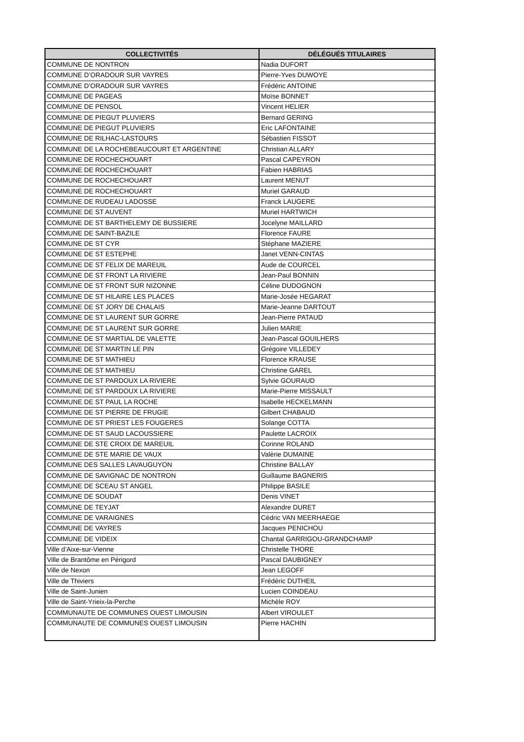| COLLECTIVITÉS | DÉLÉGUÉS TITULAIRES |
| --- | --- |
| COMMUNE DE NONTRON | Nadia DUFORT |
| COMMUNE D’ORADOUR SUR VAYRES | Pierre-Yves DUWOYE |
| COMMUNE D’ORADOUR SUR VAYRES | Frédéric ANTOINE |
| COMMUNE DE PAGEAS | Moïse BONNET |
| COMMUNE DE PENSOL | Vincent HELIER |
| COMMUNE DE PIEGUT PLUVIERS | Bernard GERING |
| COMMUNE DE PIEGUT PLUVIERS | Eric LAFONTAINE |
| COMMUNE DE RILHAC-LASTOURS | Sébastien FISSOT |
| COMMUNE DE LA ROCHEBEAUCOURT ET ARGENTINE | Christian ALLARY |
| COMMUNE DE ROCHECHOUART | Pascal CAPEYRON |
| COMMUNE DE ROCHECHOUART | Fabien HABRIAS |
| COMMUNE DE ROCHECHOUART | Laurent MENUT |
| COMMUNE DE ROCHECHOUART | Muriel GARAUD |
| COMMUNE DE RUDEAU LADOSSE | Franck LAUGERE |
| COMMUNE DE ST AUVENT | Muriel HARTWICH |
| COMMUNE DE ST BARTHELEMY DE BUSSIERE | Jocelyne MAILLARD |
| COMMUNE DE SAINT-BAZILE | Florence FAURE |
| COMMUNE DE ST CYR | Stéphane MAZIERE |
| COMMUNE DE ST ESTEPHE | Janet VENN-CINTAS |
| COMMUNE DE ST FELIX DE MAREUIL | Aude de COURCEL |
| COMMUNE DE ST FRONT LA RIVIERE | Jean-Paul BONNIN |
| COMMUNE DE ST FRONT SUR NIZONNE | Céline DUDOGNON |
| COMMUNE DE ST HILAIRE LES PLACES | Marie-Josée HEGARAT |
| COMMUNE DE ST JORY DE CHALAIS | Marie-Jeanne DARTOUT |
| COMMUNE DE ST LAURENT SUR GORRE | Jean-Pierre PATAUD |
| COMMUNE DE ST LAURENT SUR GORRE | Julien MARIE |
| COMMUNE DE ST MARTIAL DE VALETTE | Jean-Pascal GOUILHERS |
| COMMUNE DE ST MARTIN LE PIN | Grégoire VILLEDEY |
| COMMUNE DE ST MATHIEU | Florence KRAUSE |
| COMMUNE DE ST MATHIEU | Christine GAREL |
| COMMUNE DE ST PARDOUX LA RIVIERE | Sylvie GOURAUD |
| COMMUNE DE ST PARDOUX LA RIVIERE | Marie-Pierre MISSAULT |
| COMMUNE DE ST PAUL LA ROCHE | Isabelle HECKELMANN |
| COMMUNE DE ST PIERRE DE FRUGIE | Gilbert CHABAUD |
| COMMUNE DE ST PRIEST LES FOUGERES | Solange COTTA |
| COMMUNE DE ST SAUD LACOUSSIERE | Paulette LACROIX |
| COMMUNE DE STE CROIX DE MAREUIL | Corinne ROLAND |
| COMMUNE DE STE MARIE DE VAUX | Valèrie DUMAINE |
| COMMUNE DES SALLES LAVAUGUYON | Christine BALLAY |
| COMMUNE DE SAVIGNAC DE NONTRON | Guillaume BAGNERIS |
| COMMUNE DE SCEAU ST ANGEL | Philippe BASILE |
| COMMUNE DE SOUDAT | Denis VINET |
| COMMUNE DE TEYJAT | Alexandre DURET |
| COMMUNE DE VARAIGNES | Cédric VAN MEERHAEGE |
| COMMUNE DE VAYRES | Jacques PENICHOU |
| COMMUNE DE VIDEIX | Chantal GARRIGOU-GRANDCHAMP |
| Ville d’Aixe-sur-Vienne | Christelle THORE |
| Ville de Brantôme en Périgord | Pascal DAUBIGNEY |
| Ville de Nexon | Jean LEGOFF |
| Ville de Thiviers | Frédéric DUTHEIL |
| Ville de Saint-Junien | Lucien COINDEAU |
| Ville de Saint-Yrieix-la-Perche | Michèle ROY |
| COMMUNAUTE DE COMMUNES OUEST LIMOUSIN | Albert VIROULET |
| COMMUNAUTE DE COMMUNES OUEST LIMOUSIN | Pierre HACHIN |